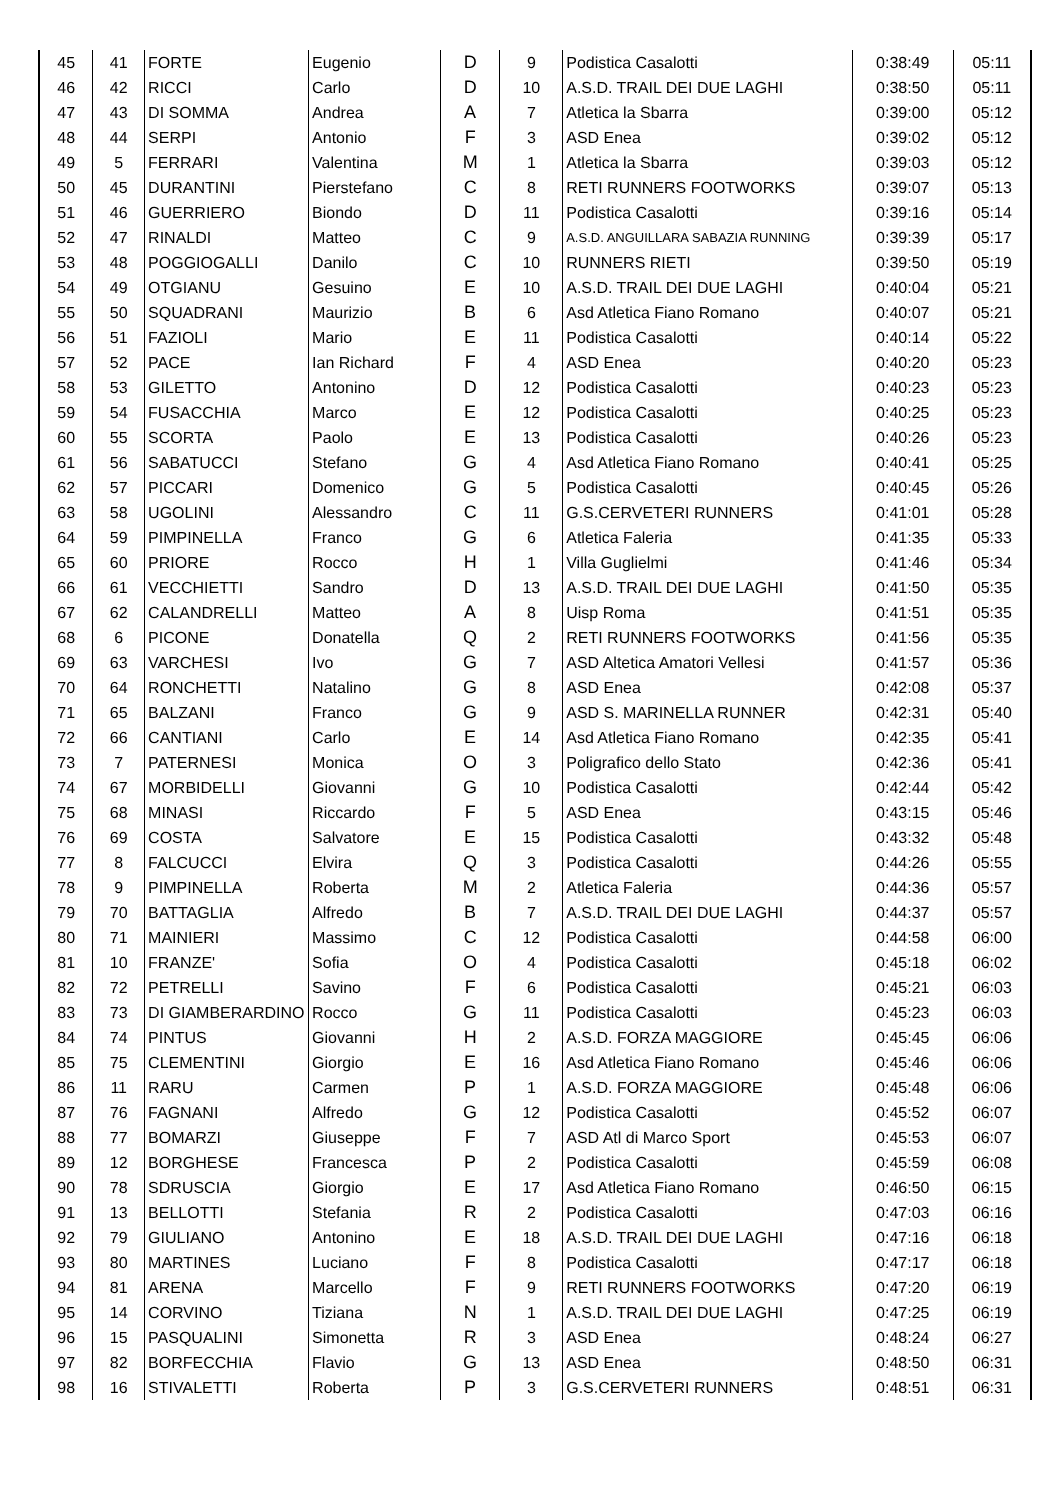| 45 | 41 | FORTE | Eugenio | D | 9 | Podistica Casalotti | 0:38:49 | 05:11 |
| 46 | 42 | RICCI | Carlo | D | 10 | A.S.D. TRAIL DEI DUE LAGHI | 0:38:50 | 05:11 |
| 47 | 43 | DI SOMMA | Andrea | A | 7 | Atletica la Sbarra | 0:39:00 | 05:12 |
| 48 | 44 | SERPI | Antonio | F | 3 | ASD Enea | 0:39:02 | 05:12 |
| 49 | 5 | FERRARI | Valentina | M | 1 | Atletica la Sbarra | 0:39:03 | 05:12 |
| 50 | 45 | DURANTINI | Pierstefano | C | 8 | RETI RUNNERS FOOTWORKS | 0:39:07 | 05:13 |
| 51 | 46 | GUERRIERO | Biondo | D | 11 | Podistica Casalotti | 0:39:16 | 05:14 |
| 52 | 47 | RINALDI | Matteo | C | 9 | A.S.D. ANGUILLARA SABAZIA RUNNING | 0:39:39 | 05:17 |
| 53 | 48 | POGGIOGALLI | Danilo | C | 10 | RUNNERS RIETI | 0:39:50 | 05:19 |
| 54 | 49 | OTGIANU | Gesuino | E | 10 | A.S.D. TRAIL DEI DUE LAGHI | 0:40:04 | 05:21 |
| 55 | 50 | SQUADRANI | Maurizio | B | 6 | Asd Atletica Fiano Romano | 0:40:07 | 05:21 |
| 56 | 51 | FAZIOLI | Mario | E | 11 | Podistica Casalotti | 0:40:14 | 05:22 |
| 57 | 52 | PACE | Ian Richard | F | 4 | ASD Enea | 0:40:20 | 05:23 |
| 58 | 53 | GILETTO | Antonino | D | 12 | Podistica Casalotti | 0:40:23 | 05:23 |
| 59 | 54 | FUSACCHIA | Marco | E | 12 | Podistica Casalotti | 0:40:25 | 05:23 |
| 60 | 55 | SCORTA | Paolo | E | 13 | Podistica Casalotti | 0:40:26 | 05:23 |
| 61 | 56 | SABATUCCI | Stefano | G | 4 | Asd Atletica Fiano Romano | 0:40:41 | 05:25 |
| 62 | 57 | PICCARI | Domenico | G | 5 | Podistica Casalotti | 0:40:45 | 05:26 |
| 63 | 58 | UGOLINI | Alessandro | C | 11 | G.S.CERVETERI RUNNERS | 0:41:01 | 05:28 |
| 64 | 59 | PIMPINELLA | Franco | G | 6 | Atletica Faleria | 0:41:35 | 05:33 |
| 65 | 60 | PRIORE | Rocco | H | 1 | Villa Guglielmi | 0:41:46 | 05:34 |
| 66 | 61 | VECCHIETTI | Sandro | D | 13 | A.S.D. TRAIL DEI DUE LAGHI | 0:41:50 | 05:35 |
| 67 | 62 | CALANDRELLI | Matteo | A | 8 | Uisp Roma | 0:41:51 | 05:35 |
| 68 | 6 | PICONE | Donatella | Q | 2 | RETI RUNNERS FOOTWORKS | 0:41:56 | 05:35 |
| 69 | 63 | VARCHESI | Ivo | G | 7 | ASD Altetica Amatori Vellesi | 0:41:57 | 05:36 |
| 70 | 64 | RONCHETTI | Natalino | G | 8 | ASD Enea | 0:42:08 | 05:37 |
| 71 | 65 | BALZANI | Franco | G | 9 | ASD S. MARINELLA RUNNER | 0:42:31 | 05:40 |
| 72 | 66 | CANTIANI | Carlo | E | 14 | Asd Atletica Fiano Romano | 0:42:35 | 05:41 |
| 73 | 7 | PATERNESI | Monica | O | 3 | Poligrafico dello Stato | 0:42:36 | 05:41 |
| 74 | 67 | MORBIDELLI | Giovanni | G | 10 | Podistica Casalotti | 0:42:44 | 05:42 |
| 75 | 68 | MINASI | Riccardo | F | 5 | ASD Enea | 0:43:15 | 05:46 |
| 76 | 69 | COSTA | Salvatore | E | 15 | Podistica Casalotti | 0:43:32 | 05:48 |
| 77 | 8 | FALCUCCI | Elvira | Q | 3 | Podistica Casalotti | 0:44:26 | 05:55 |
| 78 | 9 | PIMPINELLA | Roberta | M | 2 | Atletica Faleria | 0:44:36 | 05:57 |
| 79 | 70 | BATTAGLIA | Alfredo | B | 7 | A.S.D. TRAIL DEI DUE LAGHI | 0:44:37 | 05:57 |
| 80 | 71 | MAINIERI | Massimo | C | 12 | Podistica Casalotti | 0:44:58 | 06:00 |
| 81 | 10 | FRANZE' | Sofia | O | 4 | Podistica Casalotti | 0:45:18 | 06:02 |
| 82 | 72 | PETRELLI | Savino | F | 6 | Podistica Casalotti | 0:45:21 | 06:03 |
| 83 | 73 | DI GIAMBERARDINO | Rocco | G | 11 | Podistica Casalotti | 0:45:23 | 06:03 |
| 84 | 74 | PINTUS | Giovanni | H | 2 | A.S.D. FORZA MAGGIORE | 0:45:45 | 06:06 |
| 85 | 75 | CLEMENTINI | Giorgio | E | 16 | Asd Atletica Fiano Romano | 0:45:46 | 06:06 |
| 86 | 11 | RARU | Carmen | P | 1 | A.S.D. FORZA MAGGIORE | 0:45:48 | 06:06 |
| 87 | 76 | FAGNANI | Alfredo | G | 12 | Podistica Casalotti | 0:45:52 | 06:07 |
| 88 | 77 | BOMARZI | Giuseppe | F | 7 | ASD Atl di Marco Sport | 0:45:53 | 06:07 |
| 89 | 12 | BORGHESE | Francesca | P | 2 | Podistica Casalotti | 0:45:59 | 06:08 |
| 90 | 78 | SDRUSCIA | Giorgio | E | 17 | Asd Atletica Fiano Romano | 0:46:50 | 06:15 |
| 91 | 13 | BELLOTTI | Stefania | R | 2 | Podistica Casalotti | 0:47:03 | 06:16 |
| 92 | 79 | GIULIANO | Antonino | E | 18 | A.S.D. TRAIL DEI DUE LAGHI | 0:47:16 | 06:18 |
| 93 | 80 | MARTINES | Luciano | F | 8 | Podistica Casalotti | 0:47:17 | 06:18 |
| 94 | 81 | ARENA | Marcello | F | 9 | RETI RUNNERS FOOTWORKS | 0:47:20 | 06:19 |
| 95 | 14 | CORVINO | Tiziana | N | 1 | A.S.D. TRAIL DEI DUE LAGHI | 0:47:25 | 06:19 |
| 96 | 15 | PASQUALINI | Simonetta | R | 3 | ASD Enea | 0:48:24 | 06:27 |
| 97 | 82 | BORFECCHIA | Flavio | G | 13 | ASD Enea | 0:48:50 | 06:31 |
| 98 | 16 | STIVALETTI | Roberta | P | 3 | G.S.CERVETERI RUNNERS | 0:48:51 | 06:31 |